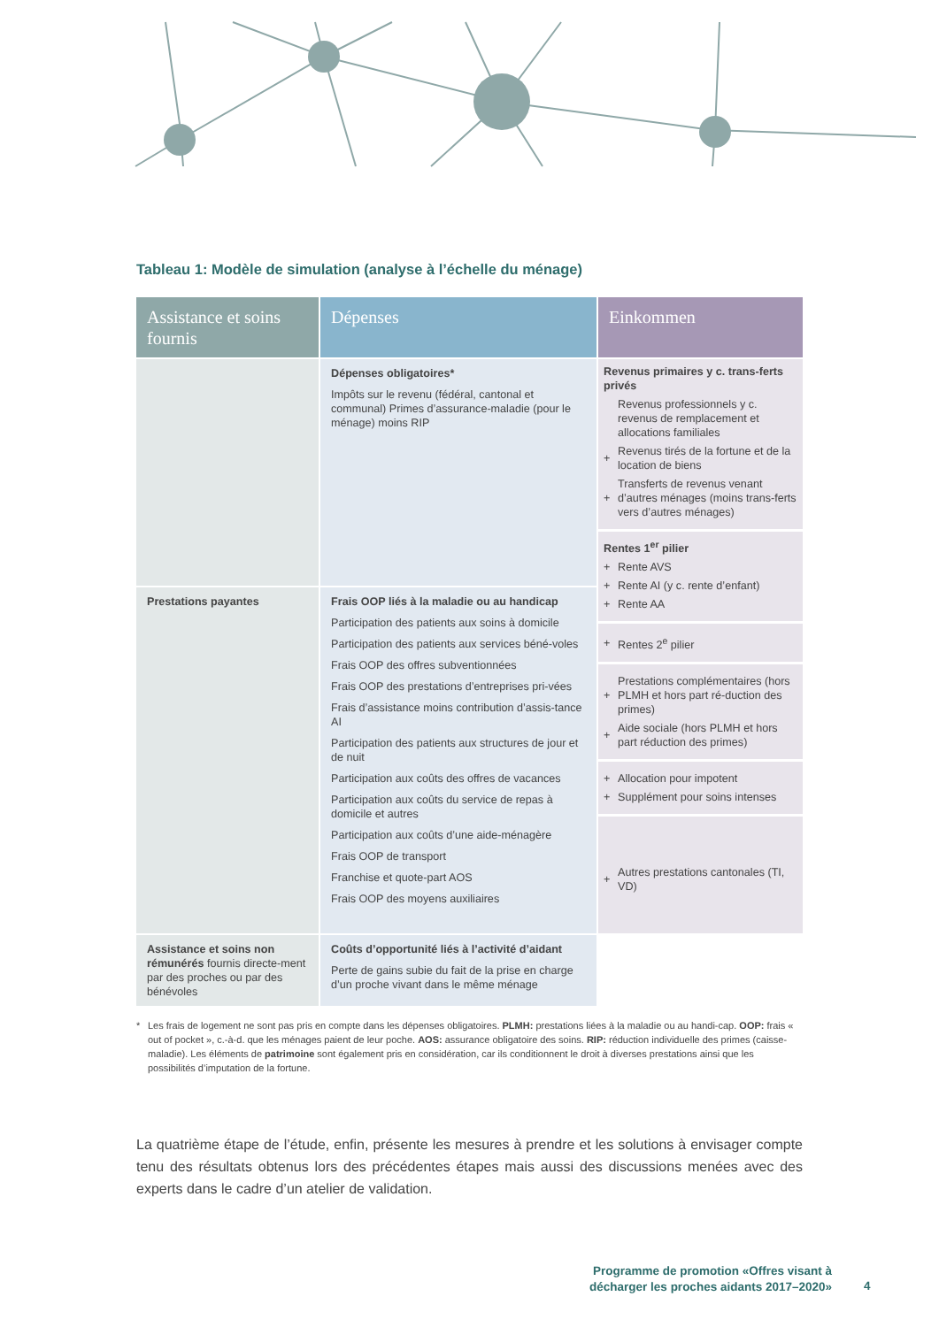Tableau 1: Modèle de simulation (analyse à l’échelle du ménage)
| Assistance et soins fournis | Dépenses | Einkommen |
| --- | --- | --- |
| | Dépenses obligatoires* Impôts sur le revenu (fédéral, cantonal et communal) Primes d’assurance-maladie (pour le ménage) moins RIP | Revenus primaires y c. trans-ferts privés Revenus professionnels y c. revenus de remplacement et allocations familiales + Revenus tirés de la fortune et de la location de biens + Transferts de revenus venant d’autres ménages (moins trans-ferts vers d’autres ménages) Rentes 1<sup>er</sup> pilier + Rente AVS + Rente AI (y c. rente d’enfant) + Rente AA + Rentes 2<sup>e</sup> pilier + Prestations complémentaires (hors PLMH et hors part ré-duction des primes) + Aide sociale (hors PLMH et hors part réduction des primes) + Allocation pour impotent + Supplément pour soins intenses + Autres prestations cantonales (TI, VD) |
| Prestations payantes | Frais OOP liés à la maladie ou au handicap Participation des patients aux soins à domicile Participation des patients aux services béné-voles Frais OOP des offres subventionnées Frais OOP des prestations d’entreprises pri-vées Frais d’assistance moins contribution d’assis-tance AI Participation des patients aux structures de jour et de nuit Participation aux coûts des offres de vacances Participation aux coûts du service de repas à domicile et autres Participation aux coûts d’une aide-ménagère Frais OOP de transport Franchise et quote-part AOS Frais OOP des moyens auxiliaires | |
| Assistance et soins non rémunérés fournis directe-ment par des proches ou par des bénévoles | Coûts d’opportunité liés à l’activité d’aidant Perte de gains subie du fait de la prise en charge d’un proche vivant dans le même ménage | |
* Les frais de logement ne sont pas pris en compte dans les dépenses obligatoires. PLMH: prestations liées à la maladie ou au handi-cap. OOP: frais « out of pocket », c.-à-d. que les ménages paient de leur poche. AOS: assurance obligatoire des soins. RIP: réduction individuelle des primes (caisse-maladie). Les éléments de patrimoine sont également pris en considération, car ils conditionnent le droit à diverses prestations ainsi que les possibilités d’imputation de la fortune.
La quatrième étape de l’étude, enfin, présente les mesures à prendre et les solutions à envisager compte tenu des résultats obtenus lors des précédentes étapes mais aussi des discussions menées avec des experts dans le cadre d’un atelier de validation.
Programme de promotion «Offres visant à décharger les proches aidants 2017–2020»
4